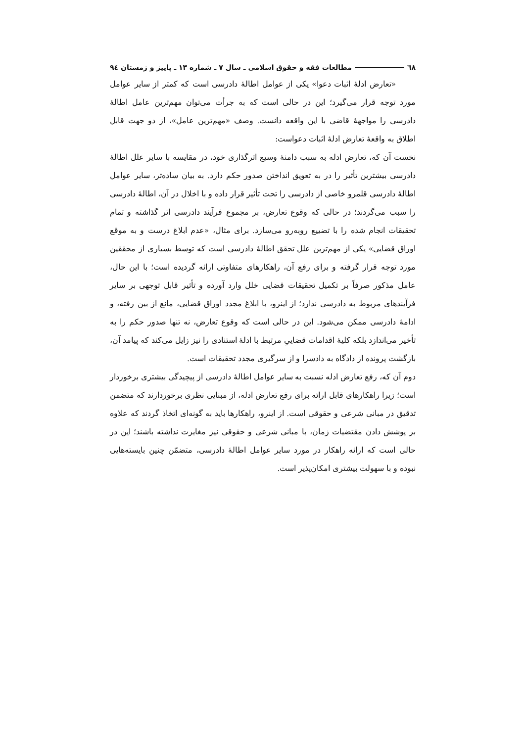٦٨ مطالعات فقه و حقوق اسلامی ـ سال ۷ ـ شماره ۱۳ ـ پاییز و زمستان ۹٤
«تعارض ادلهٔ اثبات دعوا» یکی از عوامل اطالهٔ دادرسی است که کمتر از سایر عوامل مورد توجه قرار می‌گیرد؛ این در حالی است که به جرأت می‌توان مهم‌ترین عامل اطالهٔ دادرسی را مواجههٔ قاضی با این واقعه دانست. وصف «مهم‌ترین عامل»، از دو جهت قابل اطلاق به واقعهٔ تعارض ادلهٔ اثبات دعواست:
نخست آن که، تعارض ادله به سبب دامنهٔ وسیع اثرگذاری خود، در مقایسه با سایر علل اطالهٔ دادرسی بیشترین تأثیر را در به تعویق انداختن صدور حکم دارد. به بیان ساده‌تر، سایر عوامل اطالهٔ دادرسی قلمرو خاصی از دادرسی را تحت تأثیر قرار داده و با اخلال در آن، اطالهٔ دادرسی را سبب می‌گردند؛ در حالی که وقوع تعارض، بر مجموع فرآیند دادرسی اثر گذاشته و تمام تحقیقات انجام شده را با تضییع روبه‌رو می‌سازد. برای مثال، «عدم ابلاغ درست و به موقع اوراق قضایی» یکی از مهم‌ترین علل تحقق اطالهٔ دادرسی است که توسط بسیاری از محققین مورد توجه قرار گرفته و برای رفع آن، راهکارهای متفاوتی ارائه گردیده است؛ با این حال، عامل مذکور صرفاً بر تکمیل تحقیقات قضایی خلل وارد آورده و تأثیر قابل توجهی بر سایر فرآیندهای مربوط به دادرسی ندارد؛ از اینرو، با ابلاغ مجدد اوراق قضایی، مانع از بین رفته، و ادامهٔ دادرسی ممکن می‌شود. این در حالی است که وقوع تعارض، نه تنها صدور حکم را به تأخیر می‌اندازد بلکه کلیهٔ اقدامات قضاییِ مرتبط با ادلهٔ استنادی را نیز زایل می‌کند که پیامد آن، بازگشت پرونده از دادگاه به دادسرا و از سرگیری مجدد تحقیقات است.
دوم آن که، رفع تعارض ادله نسبت به سایر عوامل اطالهٔ دادرسی از پیچیدگی بیشتری برخوردار است؛ زیرا راهکارهای قابل ارائه برای رفع تعارض ادله، از مبنایی نظری برخوردارند که متضمن تدقیق در مبانی شرعی و حقوقی است. از اینرو، راهکارها باید به گونه‌ای اتخاذ گردند که علاوه بر پوشش دادن مقتضیات زمان، با مبانی شرعی و حقوقی نیز مغایرت نداشته باشند؛ این در حالی است که ارائه راهکار در مورد سایر عوامل اطالهٔ دادرسی، متضمّن چنین بایسته‌هایی نبوده و با سهولت بیشتری امکان‌پذیر است.